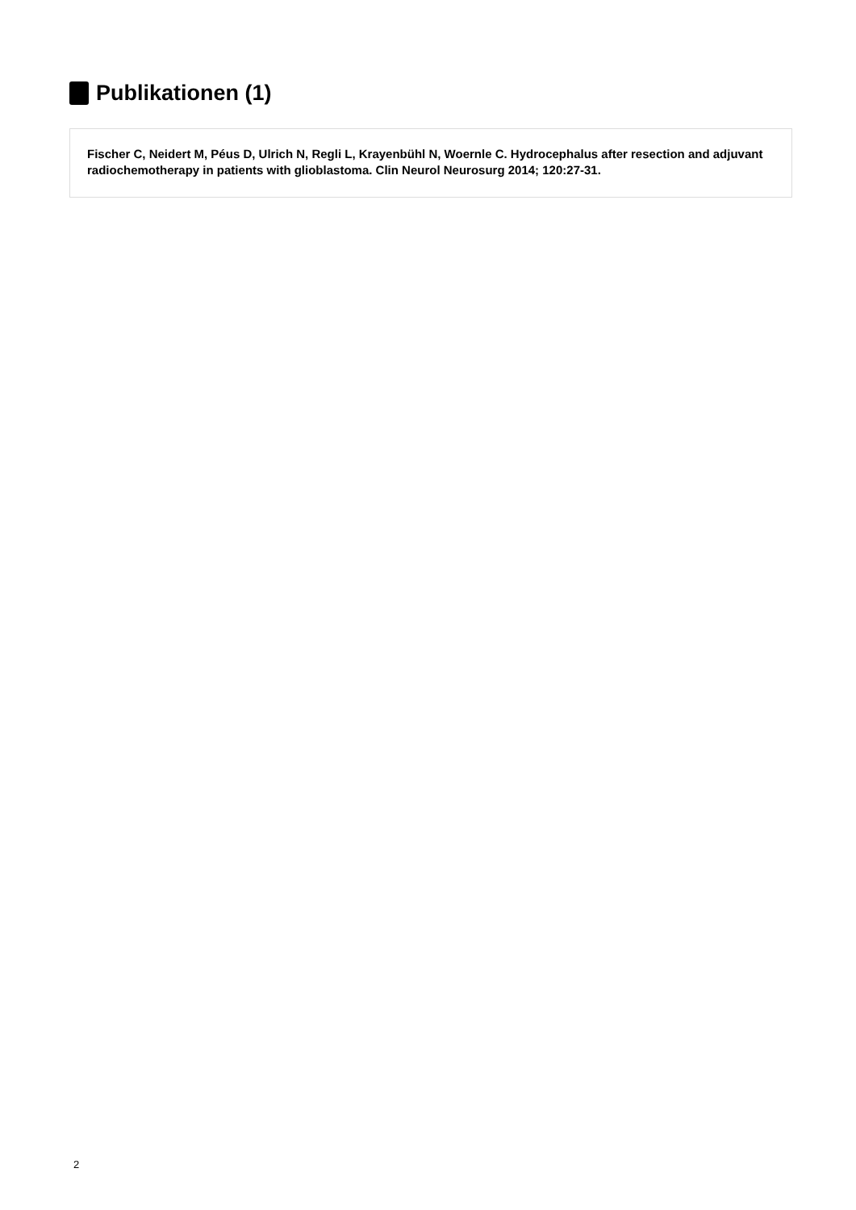Publikationen (1)
Fischer C, Neidert M, Péus D, Ulrich N, Regli L, Krayenbühl N, Woernle C. Hydrocephalus after resection and adjuvant radiochemotherapy in patients with glioblastoma. Clin Neurol Neurosurg 2014; 120:27-31.
2